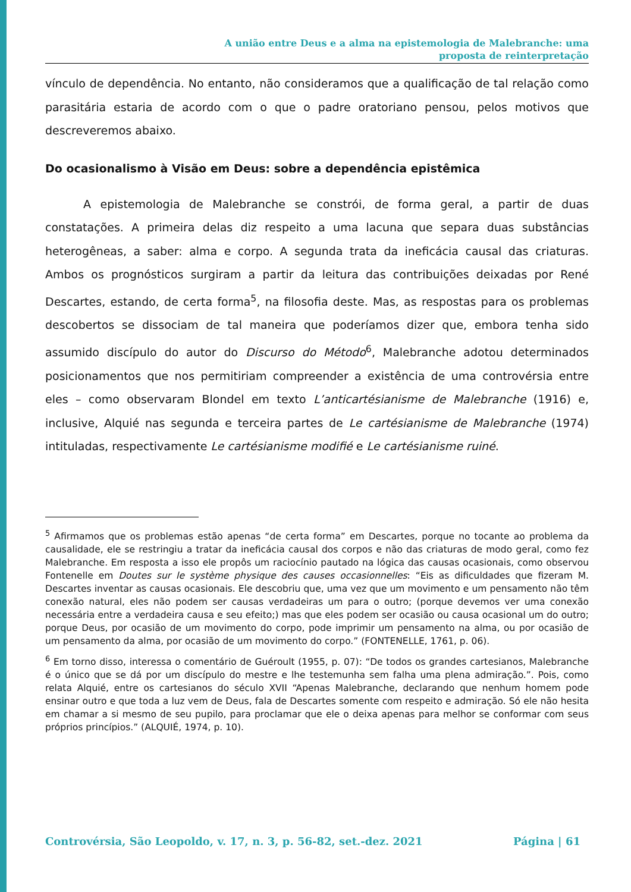A união entre Deus e a alma na epistemologia de Malebranche: uma
proposta de reinterpretação
vínculo de dependência. No entanto, não consideramos que a qualificação de tal relação como parasitária estaria de acordo com o que o padre oratoriano pensou, pelos motivos que descreveremos abaixo.
Do ocasionalismo à Visão em Deus: sobre a dependência epistêmica
A epistemologia de Malebranche se constrói, de forma geral, a partir de duas constatações. A primeira delas diz respeito a uma lacuna que separa duas substâncias heterogêneas, a saber: alma e corpo. A segunda trata da ineficácia causal das criaturas. Ambos os prognósticos surgiram a partir da leitura das contribuições deixadas por René Descartes, estando, de certa forma<sup>5</sup>, na filosofia deste. Mas, as respostas para os problemas descobertos se dissociam de tal maneira que poderíamos dizer que, embora tenha sido assumido discípulo do autor do Discurso do Método<sup>6</sup>, Malebranche adotou determinados posicionamentos que nos permitiriam compreender a existência de uma controvérsia entre eles – como observaram Blondel em texto L’anticartésianisme de Malebranche (1916) e, inclusive, Alquié nas segunda e terceira partes de Le cartésianisme de Malebranche (1974) intituladas, respectivamente Le cartésianisme modifié e Le cartésianisme ruiné.
<sup>5</sup> Afirmamos que os problemas estão apenas “de certa forma” em Descartes, porque no tocante ao problema da causalidade, ele se restringiu a tratar da ineficácia causal dos corpos e não das criaturas de modo geral, como fez Malebranche. Em resposta a isso ele propôs um raciocínio pautado na lógica das causas ocasionais, como observou Fontenelle em Doutes sur le système physique des causes occasionnelles: “Eis as dificuldades que fizeram M. Descartes inventar as causas ocasionais. Ele descobriu que, uma vez que um movimento e um pensamento não têm conexão natural, eles não podem ser causas verdadeiras um para o outro; (porque devemos ver uma conexão necessária entre a verdadeira causa e seu efeito;) mas que eles podem ser ocasião ou causa ocasional um do outro; porque Deus, por ocasião de um movimento do corpo, pode imprimir um pensamento na alma, ou por ocasião de um pensamento da alma, por ocasião de um movimento do corpo.” (FONTENELLE, 1761, p. 06).
<sup>6</sup> Em torno disso, interessa o comentário de Guéroult (1955, p. 07): “De todos os grandes cartesianos, Malebranche é o único que se dá por um discípulo do mestre e lhe testemunha sem falha uma plena admiração.”. Pois, como relata Alquié, entre os cartesianos do século XVII “Apenas Malebranche, declarando que nenhum homem pode ensinar outro e que toda a luz vem de Deus, fala de Descartes somente com respeito e admiração. Só ele não hesita em chamar a si mesmo de seu pupilo, para proclamar que ele o deixa apenas para melhor se conformar com seus próprios princípios.” (ALQUIÉ, 1974, p. 10).
Controvérsia, São Leopoldo, v. 17, n. 3, p. 56-82, set.-dez. 2021 Página | 61